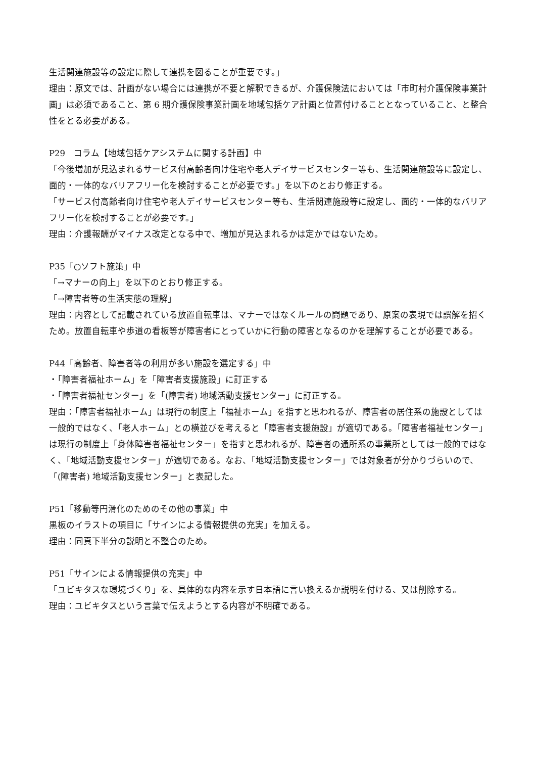生活関連施設等の設定に際して連携を図ることが重要です。」
理由：原文では、計画がない場合には連携が不要と解釈できるが、介護保険法においては「市町村介護保険事業計画」は必須であること、第 6 期介護保険事業計画を地域包括ケア計画と位置付けることとなっていること、と整合性をとる必要がある。
P29　コラム【地域包括ケアシステムに関する計画】中
「今後増加が見込まれるサービス付高齢者向け住宅や老人デイサービスセンター等も、生活関連施設等に設定し、面的・一体的なバリアフリー化を検討することが必要です。」を以下のとおり修正する。
「サービス付高齢者向け住宅や老人デイサービスセンター等も、生活関連施設等に設定し、面的・一体的なバリアフリー化を検討することが必要です。」
理由：介護報酬がマイナス改定となる中で、増加が見込まれるかは定かではないため。
P35「○ソフト施策」中
「→マナーの向上」を以下のとおり修正する。
「→障害者等の生活実態の理解」
理由：内容として記載されている放置自転車は、マナーではなくルールの問題であり、原案の表現では誤解を招くため。放置自転車や歩道の看板等が障害者にとっていかに行動の障害となるのかを理解することが必要である。
P44「高齢者、障害者等の利用が多い施設を選定する」中
・「障害者福祉ホーム」を「障害者支援施設」に訂正する
・「障害者福祉センター」を「(障害者) 地域活動支援センター」に訂正する。
理由：「障害者福祉ホーム」は現行の制度上「福祉ホーム」を指すと思われるが、障害者の居住系の施設としては一般的ではなく、「老人ホーム」との横並びを考えると「障害者支援施設」が適切である。「障害者福祉センター」は現行の制度上「身体障害者福祉センター」を指すと思われるが、障害者の通所系の事業所としては一般的ではなく、「地域活動支援センター」が適切である。なお、「地域活動支援センター」では対象者が分かりづらいので、「(障害者) 地域活動支援センター」と表記した。
P51「移動等円滑化のためのその他の事業」中
黒板のイラストの項目に「サインによる情報提供の充実」を加える。
理由：同頁下半分の説明と不整合のため。
P51「サインによる情報提供の充実」中
「ユビキタスな環境づくり」を、具体的な内容を示す日本語に言い換えるか説明を付ける、又は削除する。
理由：ユビキタスという言葉で伝えようとする内容が不明確である。